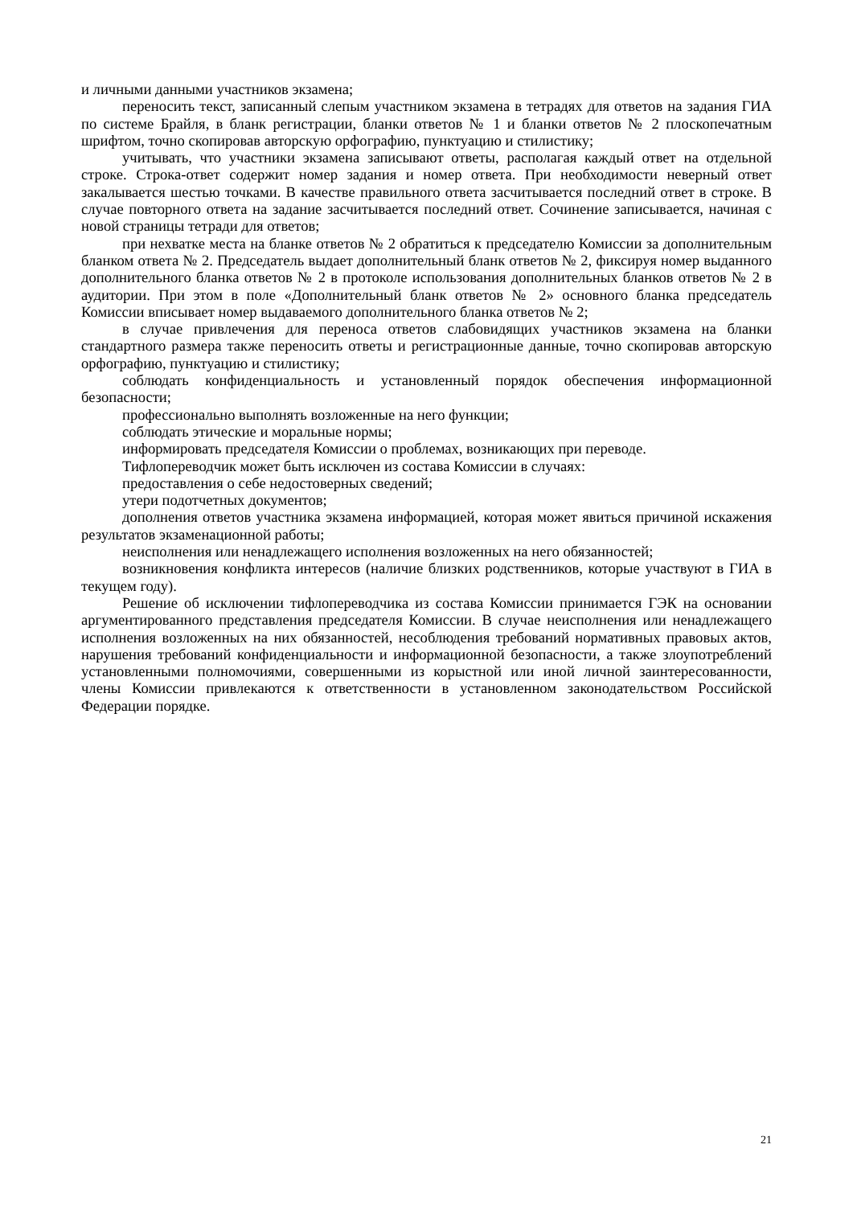и личными данными участников экзамена;
переносить текст, записанный слепым участником экзамена в тетрадях для ответов на задания ГИА по системе Брайля, в бланк регистрации, бланки ответов № 1 и бланки ответов № 2 плоскопечатным шрифтом, точно скопировав авторскую орфографию, пунктуацию и стилистику;
учитывать, что участники экзамена записывают ответы, располагая каждый ответ на отдельной строке. Строка-ответ содержит номер задания и номер ответа. При необходимости неверный ответ закалывается шестью точками. В качестве правильного ответа засчитывается последний ответ в строке. В случае повторного ответа на задание засчитывается последний ответ. Сочинение записывается, начиная с новой страницы тетради для ответов;
при нехватке места на бланке ответов № 2 обратиться к председателю Комиссии за дополнительным бланком ответа № 2. Председатель выдает дополнительный бланк ответов № 2, фиксируя номер выданного дополнительного бланка ответов № 2 в протоколе использования дополнительных бланков ответов № 2 в аудитории. При этом в поле «Дополнительный бланк ответов № 2» основного бланка председатель Комиссии вписывает номер выдаваемого дополнительного бланка ответов № 2;
в случае привлечения для переноса ответов слабовидящих участников экзамена на бланки стандартного размера также переносить ответы и регистрационные данные, точно скопировав авторскую орфографию, пунктуацию и стилистику;
соблюдать конфиденциальность и установленный порядок обеспечения информационной безопасности;
профессионально выполнять возложенные на него функции;
соблюдать этические и моральные нормы;
информировать председателя Комиссии о проблемах, возникающих при переводе.
Тифлопереводчик может быть исключен из состава Комиссии в случаях:
предоставления о себе недостоверных сведений;
утери подотчетных документов;
дополнения ответов участника экзамена информацией, которая может явиться причиной искажения результатов экзаменационной работы;
неисполнения или ненадлежащего исполнения возложенных на него обязанностей;
возникновения конфликта интересов (наличие близких родственников, которые участвуют в ГИА в текущем году).
Решение об исключении тифлопереводчика из состава Комиссии принимается ГЭК на основании аргументированного представления председателя Комиссии. В случае неисполнения или ненадлежащего исполнения возложенных на них обязанностей, несоблюдения требований нормативных правовых актов, нарушения требований конфиденциальности и информационной безопасности, а также злоупотреблений установленными полномочиями, совершенными из корыстной или иной личной заинтересованности, члены Комиссии привлекаются к ответственности в установленном законодательством Российской Федерации порядке.
21